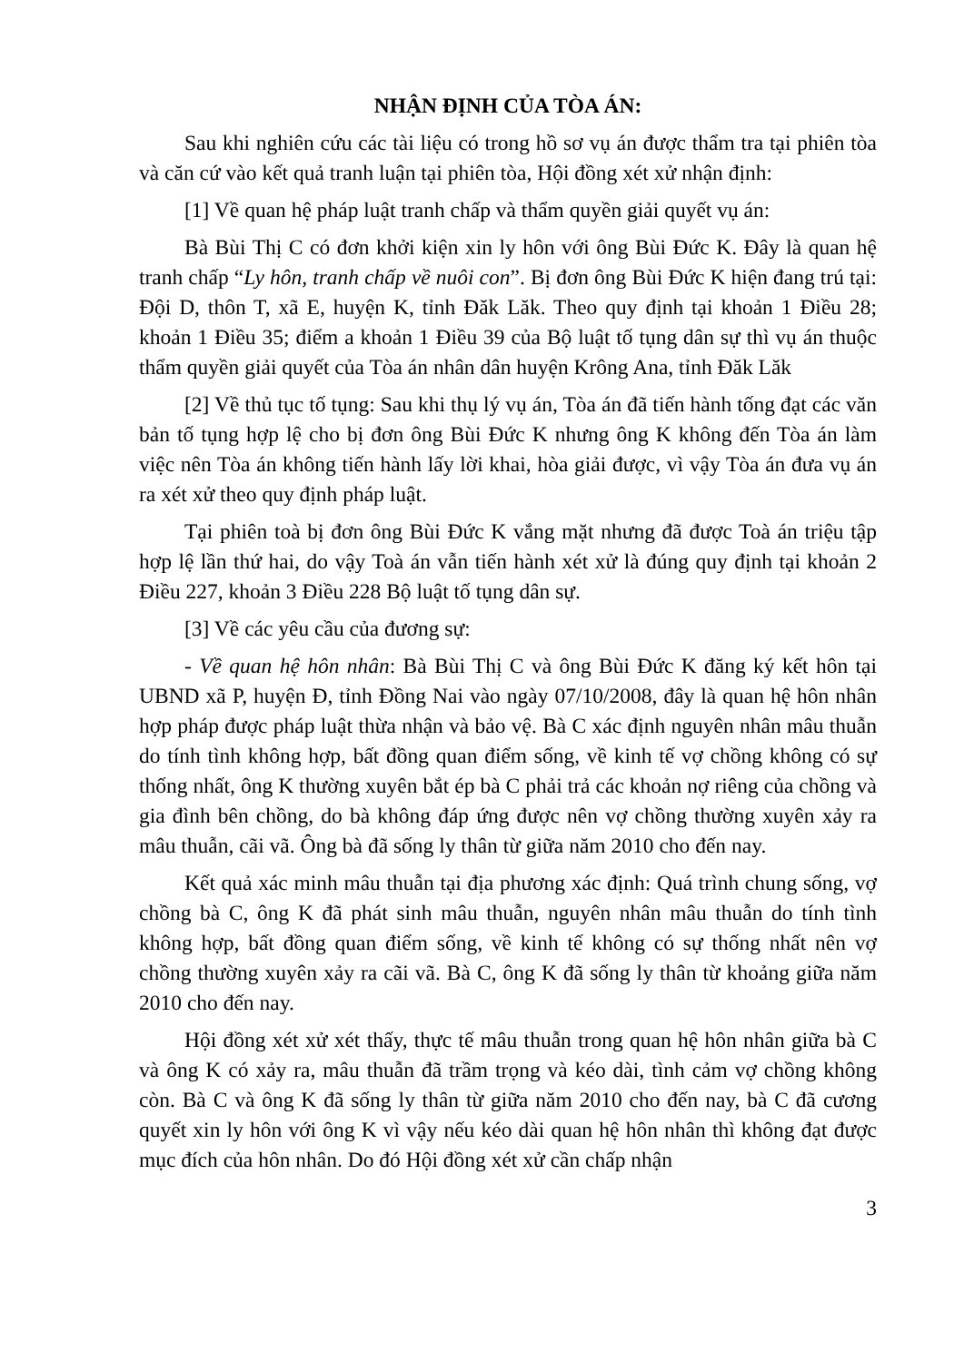NHẬN ĐỊNH CỦA TÒA ÁN:
Sau khi nghiên cứu các tài liệu có trong hồ sơ vụ án được thẩm tra tại phiên tòa và căn cứ vào kết quả tranh luận tại phiên tòa, Hội đồng xét xử nhận định:
[1] Về quan hệ pháp luật tranh chấp và thẩm quyền giải quyết vụ án:
Bà Bùi Thị C có đơn khởi kiện xin ly hôn với ông Bùi Đức K. Đây là quan hệ tranh chấp “Ly hôn, tranh chấp về nuôi con”. Bị đơn ông Bùi Đức K hiện đang trú tại: Đội D, thôn T, xã E, huyện K, tỉnh Đăk Lăk. Theo quy định tại khoản 1 Điều 28; khoản 1 Điều 35; điểm a khoản 1 Điều 39 của Bộ luật tố tụng dân sự thì vụ án thuộc thẩm quyền giải quyết của Tòa án nhân dân huyện Krông Ana, tỉnh Đăk Lăk
[2] Về thủ tục tố tụng: Sau khi thụ lý vụ án, Tòa án đã tiến hành tống đạt các văn bản tố tụng hợp lệ cho bị đơn ông Bùi Đức K nhưng ông K không đến Tòa án làm việc nên Tòa án không tiến hành lấy lời khai, hòa giải được, vì vậy Tòa án đưa vụ án ra xét xử theo quy định pháp luật.
Tại phiên toà bị đơn ông Bùi Đức K vắng mặt nhưng đã được Toà án triệu tập hợp lệ lần thứ hai, do vậy Toà án vẫn tiến hành xét xử là đúng quy định tại khoản 2 Điều 227, khoản 3 Điều 228 Bộ luật tố tụng dân sự.
[3] Về các yêu cầu của đương sự:
- Về quan hệ hôn nhân: Bà Bùi Thị C và ông Bùi Đức K đăng ký kết hôn tại UBND xã P, huyện Đ, tỉnh Đồng Nai vào ngày 07/10/2008, đây là quan hệ hôn nhân hợp pháp được pháp luật thừa nhận và bảo vệ. Bà C xác định nguyên nhân mâu thuẫn do tính tình không hợp, bất đồng quan điểm sống, về kinh tế vợ chồng không có sự thống nhất, ông K thường xuyên bắt ép bà C phải trả các khoản nợ riêng của chồng và gia đình bên chồng, do bà không đáp ứng được nên vợ chồng thường xuyên xảy ra mâu thuẫn, cãi vã. Ông bà đã sống ly thân từ giữa năm 2010 cho đến nay.
Kết quả xác minh mâu thuẫn tại địa phương xác định: Quá trình chung sống, vợ chồng bà C, ông K đã phát sinh mâu thuẫn, nguyên nhân mâu thuẫn do tính tình không hợp, bất đồng quan điểm sống, về kinh tế không có sự thống nhất nên vợ chồng thường xuyên xảy ra cãi vã. Bà C, ông K đã sống ly thân từ khoảng giữa năm 2010 cho đến nay.
Hội đồng xét xử xét thấy, thực tế mâu thuẫn trong quan hệ hôn nhân giữa bà C và ông K có xảy ra, mâu thuẫn đã trầm trọng và kéo dài, tình cảm vợ chồng không còn. Bà C và ông K đã sống ly thân từ giữa năm 2010 cho đến nay, bà C đã cương quyết xin ly hôn với ông K vì vậy nếu kéo dài quan hệ hôn nhân thì không đạt được mục đích của hôn nhân. Do đó Hội đồng xét xử cần chấp nhận
3